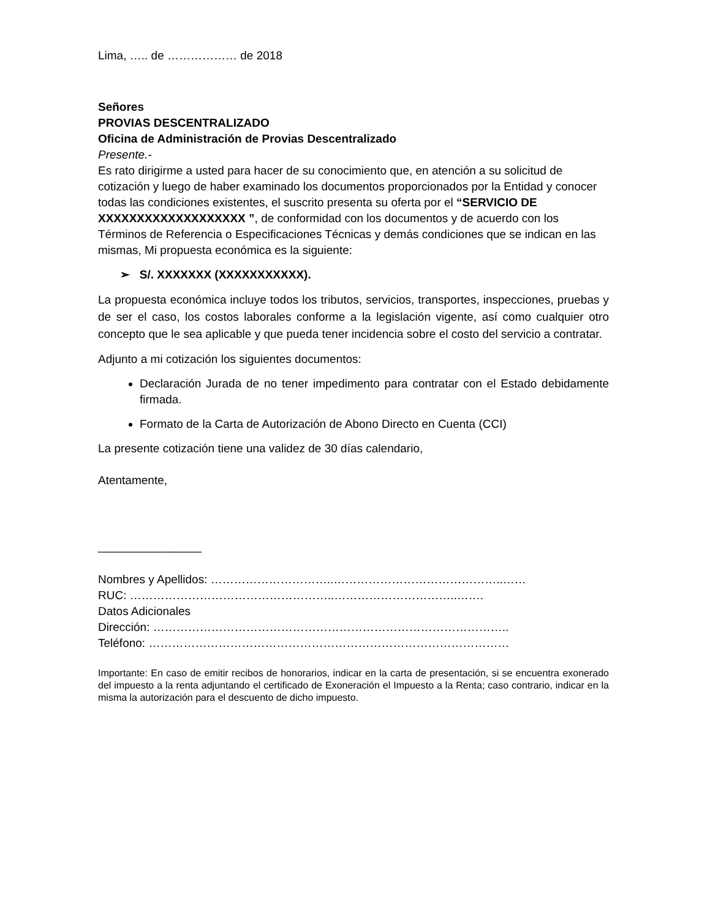Lima, ….. de ……………… de 2018
Señores
PROVIAS DESCENTRALIZADO
Oficina de Administración de Provias Descentralizado
Presente.-
Es rato dirigirme a usted para hacer de su conocimiento que, en atención a su solicitud de cotización y luego de haber examinado los documentos proporcionados por la Entidad y conocer todas las condiciones existentes, el suscrito presenta su oferta por el “SERVICIO DE XXXXXXXXXXXXXXXXXXX ”, de conformidad con los documentos y de acuerdo con los Términos de Referencia o Especificaciones Técnicas y demás condiciones que se indican en las mismas, Mi propuesta económica es la siguiente:
➢ S/. XXXXXXX (XXXXXXXXXXX).
La propuesta económica incluye todos los tributos, servicios, transportes, inspecciones, pruebas y de ser el caso, los costos laborales conforme a la legislación vigente, así como cualquier otro concepto que le sea aplicable y que pueda tener incidencia sobre el costo del servicio a contratar.
Adjunto a mi cotización los siguientes documentos:
Declaración Jurada de no tener impedimento para contratar con el Estado debidamente firmada.
Formato de la Carta de Autorización de Abono Directo en Cuenta (CCI)
La presente cotización tiene una validez de 30 días calendario,
Atentamente,
________________
Nombres y Apellidos: …………………………..……………………………………..……
RUC: ……………………………………………..…………………………..…….
Datos Adicionales
Dirección: ………………………………………………………………………………..
Teléfono: …………………………………………………………………………………
Importante: En caso de emitir recibos de honorarios, indicar en la carta de presentación, si se encuentra exonerado del impuesto a la renta adjuntando el certificado de Exoneración el Impuesto a la Renta; caso contrario, indicar en la misma la autorización para el descuento de dicho impuesto.